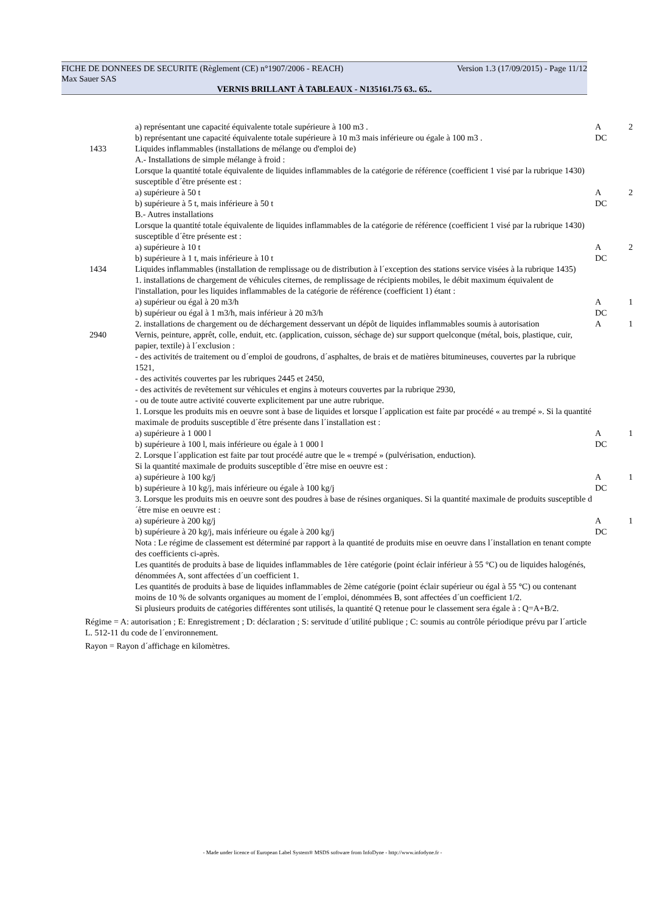FICHE DE DONNEES DE SECURITE (Règlement (CE) n°1907/2006 - REACH) Version 1.3 (17/09/2015) - Page 11/12
Max Sauer SAS
VERNIS BRILLANT À TABLEAUX - N135161.75 63.. 65..
| | a) représentant une capacité équivalente totale supérieure à 100 m3 . | A | 2 |
| | b) représentant une capacité équivalente totale supérieure à 10 m3 mais inférieure ou égale à 100 m3 . | DC | |
| 1433 | Liquides inflammables (installations de mélange ou d'emploi de) A.- Installations de simple mélange à froid : Lorsque la quantité totale équivalente de liquides inflammables de la catégorie de référence (coefficient 1 visé par la rubrique 1430) susceptible d´être présente est : | | |
| | a) supérieure à 50 t | A | 2 |
| | b) supérieure à 5 t, mais inférieure à 50 t | DC | |
| | B.- Autres installations Lorsque la quantité totale équivalente de liquides inflammables de la catégorie de référence (coefficient 1 visé par la rubrique 1430) susceptible d´être présente est : | | |
| | a) supérieure à 10 t | A | 2 |
| | b) supérieure à 1 t, mais inférieure à 10 t | DC | |
| 1434 | Liquides inflammables (installation de remplissage ou de distribution à l´exception des stations service visées à la rubrique 1435) 1. installations de chargement de véhicules citernes, de remplissage de récipients mobiles, le débit maximum équivalent de l'installation, pour les liquides inflammables de la catégorie de référence (coefficient 1) étant : | | |
| | a) supérieur ou égal à 20 m3/h | A | 1 |
| | b) supérieur ou égal à 1 m3/h, mais inférieur à 20 m3/h | DC | |
| | 2. installations de chargement ou de déchargement desservant un dépôt de liquides inflammables soumis à autorisation | A | 1 |
| 2940 | Vernis, peinture, apprêt, colle, enduit, etc. (application, cuisson, séchage de) sur support quelconque (métal, bois, plastique, cuir, papier, textile) à l´exclusion : - des activités de traitement ou d´emploi de goudrons, d´asphaltes, de brais et de matières bitumineuses, couvertes par la rubrique 1521, - des activités couvertes par les rubriques 2445 et 2450, - des activités de revêtement sur véhicules et engins à moteurs couvertes par la rubrique 2930, - ou de toute autre activité couverte explicitement par une autre rubrique. 1. Lorsque les produits mis en oeuvre sont à base de liquides et lorsque l´application est faite par procédé « au trempé ». Si la quantité maximale de produits susceptible d´être présente dans l´installation est : | | |
| | a) supérieure à 1 000 l | A | 1 |
| | b) supérieure à 100 l, mais inférieure ou égale à 1 000 l | DC | |
| | 2. Lorsque l´application est faite par tout procédé autre que le « trempé » (pulvérisation, enduction). Si la quantité maximale de produits susceptible d´être mise en oeuvre est : | | |
| | a) supérieure à 100 kg/j | A | 1 |
| | b) supérieure à 10 kg/j, mais inférieure ou égale à 100 kg/j | DC | |
| | 3. Lorsque les produits mis en oeuvre sont des poudres à base de résines organiques. Si la quantité maximale de produits susceptible d´être mise en oeuvre est : | | |
| | a) supérieure à 200 kg/j | A | 1 |
| | b) supérieure à 20 kg/j, mais inférieure ou égale à 200 kg/j | DC | |
| | Nota : Le régime de classement est déterminé par rapport à la quantité de produits mise en oeuvre dans l´installation en tenant compte des coefficients ci-après. Les quantités de produits à base de liquides inflammables de 1ère catégorie (point éclair inférieur à 55 °C) ou de liquides halogénés, dénommées A, sont affectées d´un coefficient 1. Les quantités de produits à base de liquides inflammables de 2ème catégorie (point éclair supérieur ou égal à 55 °C) ou contenant moins de 10 % de solvants organiques au moment de l´emploi, dénommées B, sont affectées d´un coefficient 1/2. Si plusieurs produits de catégories différentes sont utilisés, la quantité Q retenue pour le classement sera égale à : Q=A+B/2. | | |
Régime = A: autorisation ; E: Enregistrement ; D: déclaration ; S: servitude d´utilité publique ; C: soumis au contrôle périodique prévu par l´article L. 512-11 du code de l´environnement.
Rayon = Rayon d´affichage en kilomètres.
- Made under licence of European Label System® MSDS software from InfoDyne - http://www.infodyne.fr -